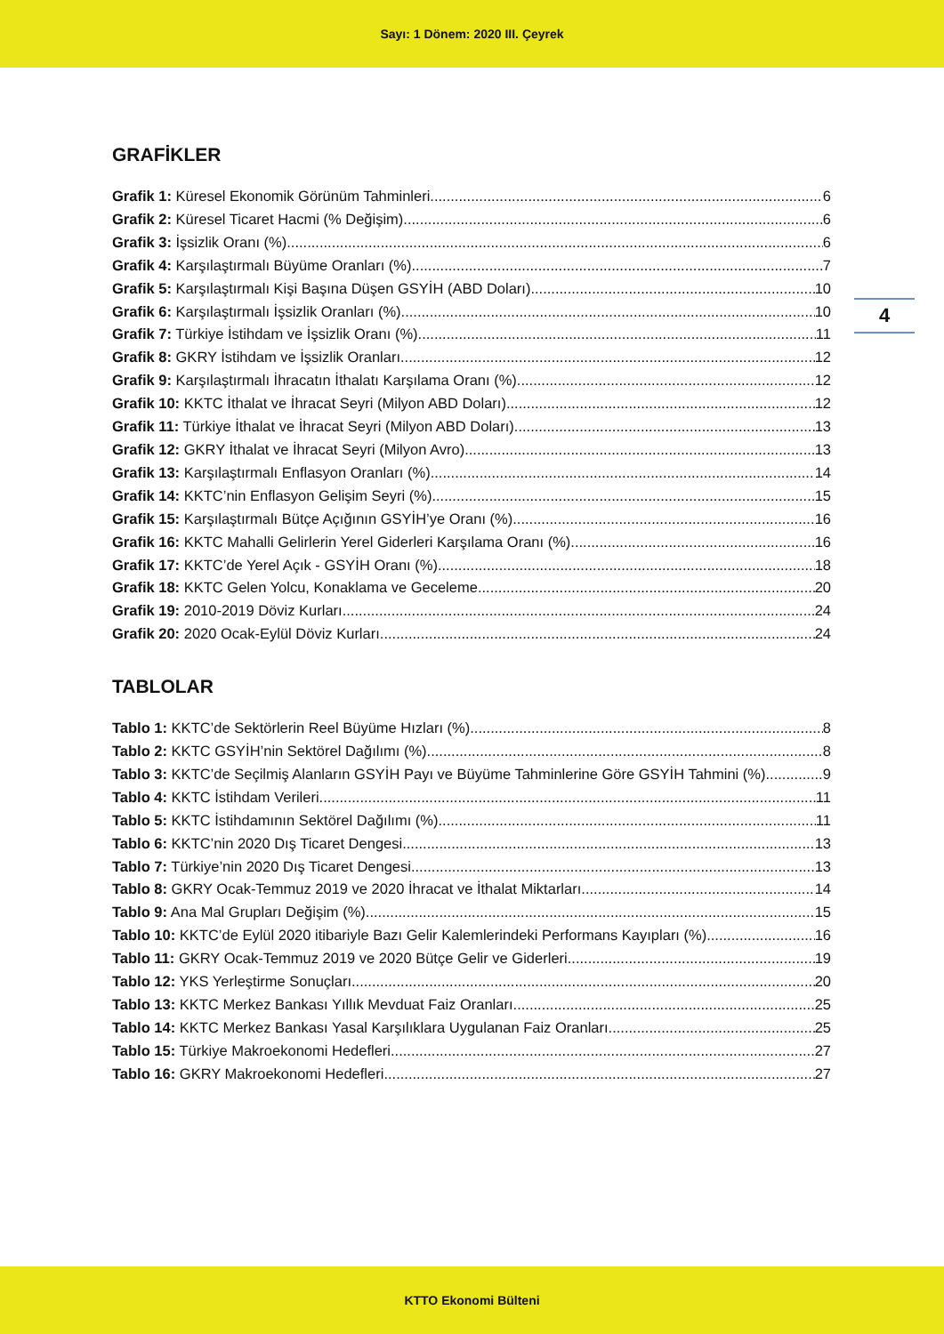Sayı: 1 Dönem: 2020 III. Çeyrek
4
GRAFİKLER
Grafik 1: Küresel Ekonomik Görünüm Tahminleri 6
Grafik 2: Küresel Ticaret Hacmi (% Değişim) 6
Grafik 3: İşsizlik Oranı (%) 6
Grafik 4: Karşılaştırmalı Büyüme Oranları (%) 7
Grafik 5: Karşılaştırmalı Kişi Başına Düşen GSYİH (ABD Doları) 10
Grafik 6: Karşılaştırmalı İşsizlik Oranları (%) 10
Grafik 7: Türkiye İstihdam ve İşsizlik Oranı (%) 11
Grafik 8: GKRY İstihdam ve İşsizlik Oranları 12
Grafik 9: Karşılaştırmalı İhracatın İthalatı Karşılama Oranı (%) 12
Grafik 10: KKTC İthalat ve İhracat Seyri (Milyon ABD Doları) 12
Grafik 11: Türkiye İthalat ve İhracat Seyri (Milyon ABD Doları) 13
Grafik 12: GKRY İthalat ve İhracat Seyri (Milyon Avro) 13
Grafik 13: Karşılaştırmalı Enflasyon Oranları (%) 14
Grafik 14: KKTC’nin Enflasyon Gelişim Seyri (%) 15
Grafik 15: Karşılaştırmalı Bütçe Açığının GSYİH’ye Oranı (%) 16
Grafik 16: KKTC Mahalli Gelirlerin Yerel Giderleri Karşılama Oranı (%) 16
Grafik 17: KKTC’de Yerel Açık - GSYİH Oranı (%) 18
Grafik 18: KKTC Gelen Yolcu, Konaklama ve Geceleme 20
Grafik 19: 2010-2019 Döviz Kurları 24
Grafik 20: 2020 Ocak-Eylül Döviz Kurları 24
TABLOLAR
Tablo 1: KKTC’de Sektörlerin Reel Büyüme Hızları (%) 8
Tablo 2: KKTC GSYİH’nin Sektörel Dağılımı (%) 8
Tablo 3: KKTC’de Seçilmiş Alanların GSYİH Payı ve Büyüme Tahminlerine Göre GSYİH Tahmini (%) 9
Tablo 4: KKTC İstihdam Verileri 11
Tablo 5: KKTC İstihdamının Sektörel Dağılımı (%) 11
Tablo 6: KKTC’nin 2020 Dış Ticaret Dengesi 13
Tablo 7: Türkiye’nin 2020 Dış Ticaret Dengesi 13
Tablo 8: GKRY Ocak-Temmuz 2019 ve 2020 İhracat ve İthalat Miktarları 14
Tablo 9: Ana Mal Grupları Değişim (%) 15
Tablo 10: KKTC’de Eylül 2020 itibariyle Bazı Gelir Kalemlerindeki Performans Kayıpları (%) 16
Tablo 11: GKRY Ocak-Temmuz 2019 ve 2020 Bütçe Gelir ve Giderleri 19
Tablo 12: YKS Yerleştirme Sonuçları 20
Tablo 13: KKTC Merkez Bankası Yıllık Mevduat Faiz Oranları 25
Tablo 14: KKTC Merkez Bankası Yasal Karşılıklara Uygulanan Faiz Oranları 25
Tablo 15: Türkiye Makroekonomi Hedefleri 27
Tablo 16: GKRY Makroekonomi Hedefleri 27
KTTO Ekonomi Bülteni